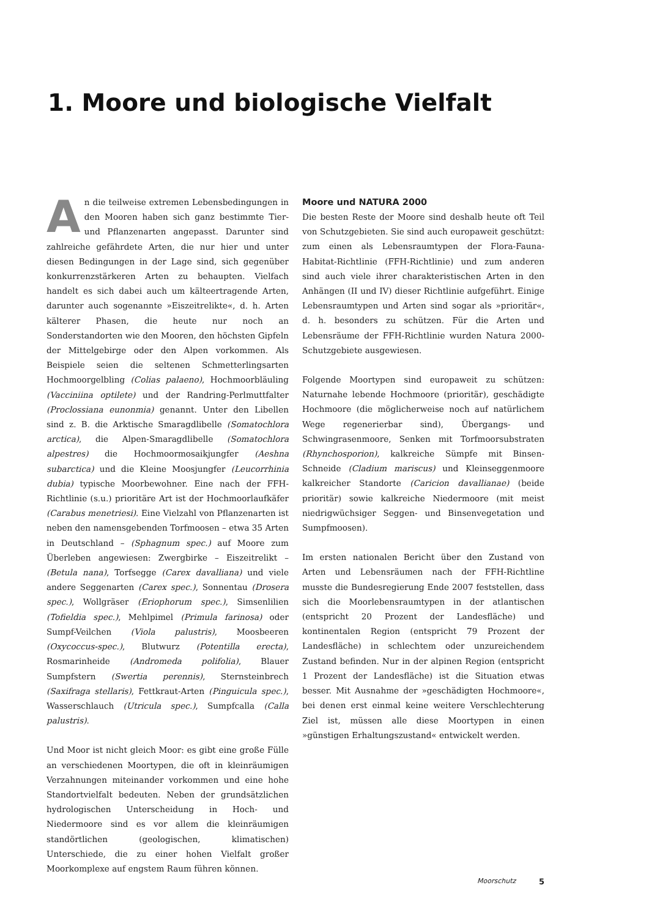1. Moore und biologische Vielfalt
An die teilweise extremen Lebensbedingungen in den Mooren haben sich ganz bestimmte Tier- und Pflanzenarten angepasst. Darunter sind zahlreiche gefährdete Arten, die nur hier und unter diesen Bedingungen in der Lage sind, sich gegenüber konkurrenzstärkeren Arten zu behaupten. Vielfach handelt es sich dabei auch um kälteertragende Arten, darunter auch sogenannte »Eiszeitrelikte«, d. h. Arten kälterer Phasen, die heute nur noch an Sonderstandorten wie den Mooren, den höchsten Gipfeln der Mittelgebirge oder den Alpen vorkommen. Als Beispiele seien die seltenen Schmetterlingsarten Hochmoorgelbling (Colias palaeno), Hochmoorbläuling (Vacciniina optilete) und der Randring-Perlmuttfalter (Proclossiana eunonmia) genannt. Unter den Libellen sind z. B. die Arktische Smaragdlibelle (Somatochlora arctica), die Alpen-Smaragdlibelle (Somatochlora alpestres) die Hochmoormosaikjungfer (Aeshna subarctica) und die Kleine Moosjungfer (Leucorrhinia dubia) typische Moorbewohner. Eine nach der FFH-Richtlinie (s.u.) prioritäre Art ist der Hochmoorlaufkäfer (Carabus menetriesi). Eine Vielzahl von Pflanzenarten ist neben den namensgebenden Torfmoosen – etwa 35 Arten in Deutschland – (Sphagnum spec.) auf Moore zum Überleben angewiesen: Zwergbirke – Eiszeitrelikt – (Betula nana), Torfsegge (Carex davalliana) und viele andere Seggenarten (Carex spec.), Sonnentau (Drosera spec.), Wollgräser (Eriophorum spec.), Simsenlilien (Tofieldia spec.), Mehlpimel (Primula farinosa) oder Sumpf-Veilchen (Viola palustris), Moosbeeren (Oxycoccus-spec.), Blutwurz (Potentilla erecta), Rosmarinheide (Andromeda polifolia), Blauer Sumpfstern (Swertia perennis), Sternsteinbrech (Saxifraga stellaris), Fettkraut-Arten (Pinguicula spec.), Wasserschlauch (Utricula spec.), Sumpfcalla (Calla palustris).
Und Moor ist nicht gleich Moor: es gibt eine große Fülle an verschiedenen Moortypen, die oft in kleinräumigen Verzahnungen miteinander vorkommen und eine hohe Standortvielfalt bedeuten. Neben der grundsätzlichen hydrologischen Unterscheidung in Hoch- und Niedermoore sind es vor allem die kleinräumigen standörtlichen (geologischen, klimatischen) Unterschiede, die zu einer hohen Vielfalt großer Moorkomplexe auf engstem Raum führen können.
Moore und NATURA 2000
Die besten Reste der Moore sind deshalb heute oft Teil von Schutzgebieten. Sie sind auch europaweit geschützt: zum einen als Lebensraumtypen der Flora-Fauna-Habitat-Richtlinie (FFH-Richtlinie) und zum anderen sind auch viele ihrer charakteristischen Arten in den Anhängen (II und IV) dieser Richtlinie aufgeführt. Einige Lebensraumtypen und Arten sind sogar als »prioritär«, d. h. besonders zu schützen. Für die Arten und Lebensräume der FFH-Richtlinie wurden Natura 2000-Schutzgebiete ausgewiesen.
Folgende Moortypen sind europaweit zu schützen: Naturnahe lebende Hochmoore (prioritär), geschädigte Hochmoore (die möglicherweise noch auf natürlichem Wege regenerierbar sind), Übergangs- und Schwingrasenmoore, Senken mit Torfmoorsubstraten (Rhynchosporion), kalkreiche Sümpfe mit Binsen-Schneide (Cladium mariscus) und Kleinseggenmoore kalkreicher Standorte (Caricion davallianae) (beide prioritär) sowie kalkreiche Niedermoore (mit meist niedrigwüchsiger Seggen- und Binsenvegetation und Sumpfmoosen).
Im ersten nationalen Bericht über den Zustand von Arten und Lebensräumen nach der FFH-Richtline musste die Bundesregierung Ende 2007 feststellen, dass sich die Moorlebensraumtypen in der atlantischen (entspricht 20 Prozent der Landesfläche) und kontinentalen Region (entspricht 79 Prozent der Landesfläche) in schlechtem oder unzureichendem Zustand befinden. Nur in der alpinen Region (entspricht 1 Prozent der Landesfläche) ist die Situation etwas besser. Mit Ausnahme der »geschädigten Hochmoore«, bei denen erst einmal keine weitere Verschlechterung Ziel ist, müssen alle diese Moortypen in einen »günstigen Erhaltungszustand« entwickelt werden.
Moorschutz 5